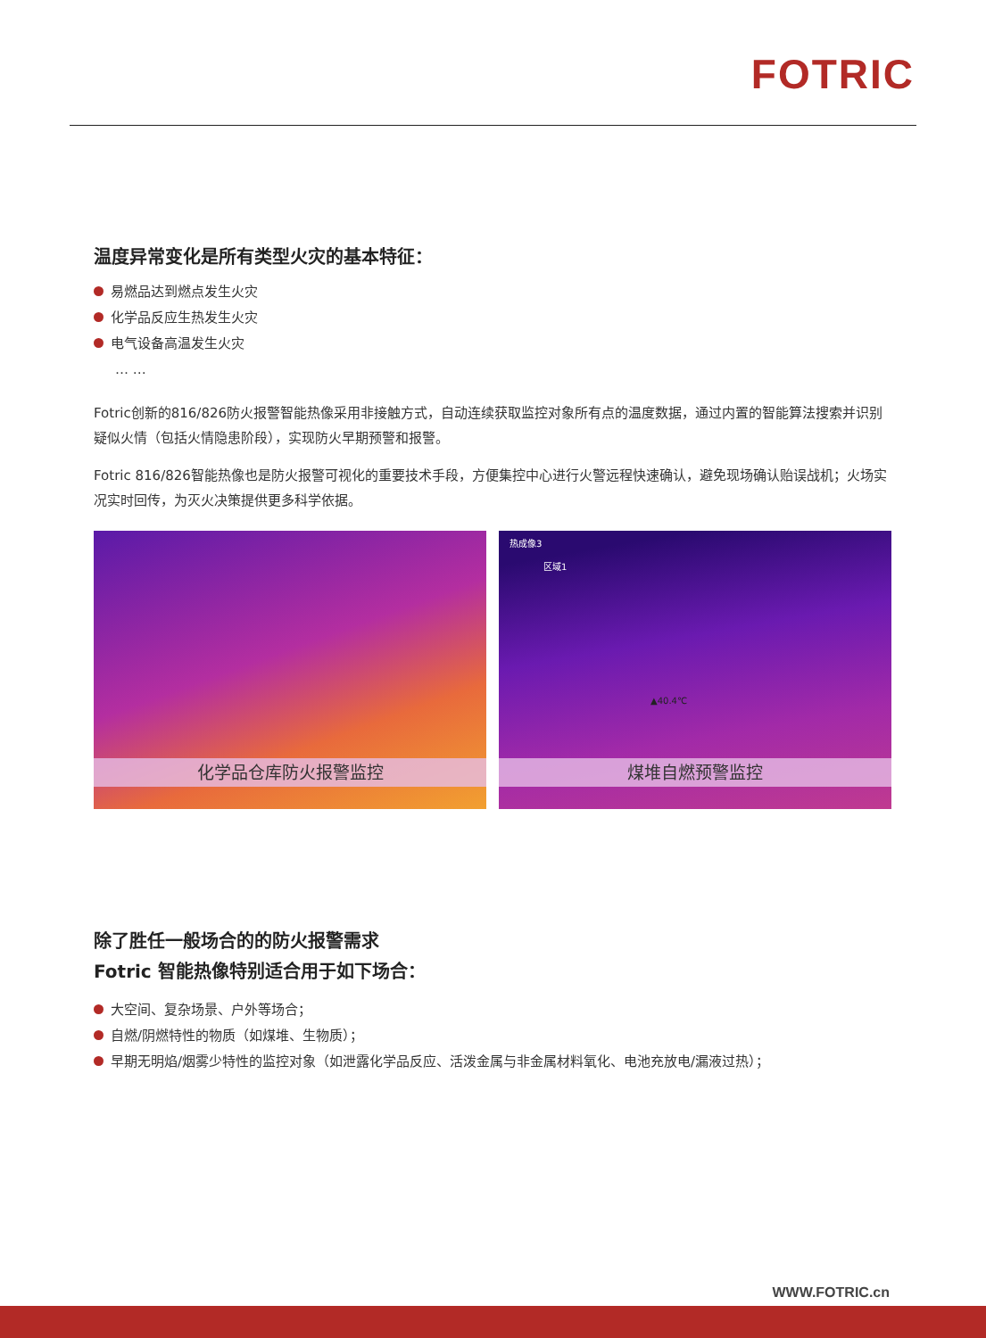FOTRIC
温度异常变化是所有类型火灾的基本特征：
易燃品达到燃点发生火灾
化学品反应生热发生火灾
电气设备高温发生火灾
… …
Fotric创新的816/826防火报警智能热像采用非接触方式，自动连续获取监控对象所有点的温度数据，通过内置的智能算法搜索并识别疑似火情（包括火情隐患阶段），实现防火早期预警和报警。
Fotric 816/826智能热像也是防火报警可视化的重要技术手段，方便集控中心进行火警远程快速确认，避免现场确认贻误战机；火场实况实时回传，为灭火决策提供更多科学依据。
化学品仓库防火报警监控
热成像3
区域1
▲40.4℃
煤堆自燃预警监控
除了胜任一般场合的的防火报警需求
Fotric 智能热像特别适合用于如下场合：
大空间、复杂场景、户外等场合；
自燃/阴燃特性的物质（如煤堆、生物质）；
早期无明焰/烟雾少特性的监控对象（如泄露化学品反应、活泼金属与非金属材料氧化、电池充放电/漏液过热）；
WWW.FOTRIC.cn